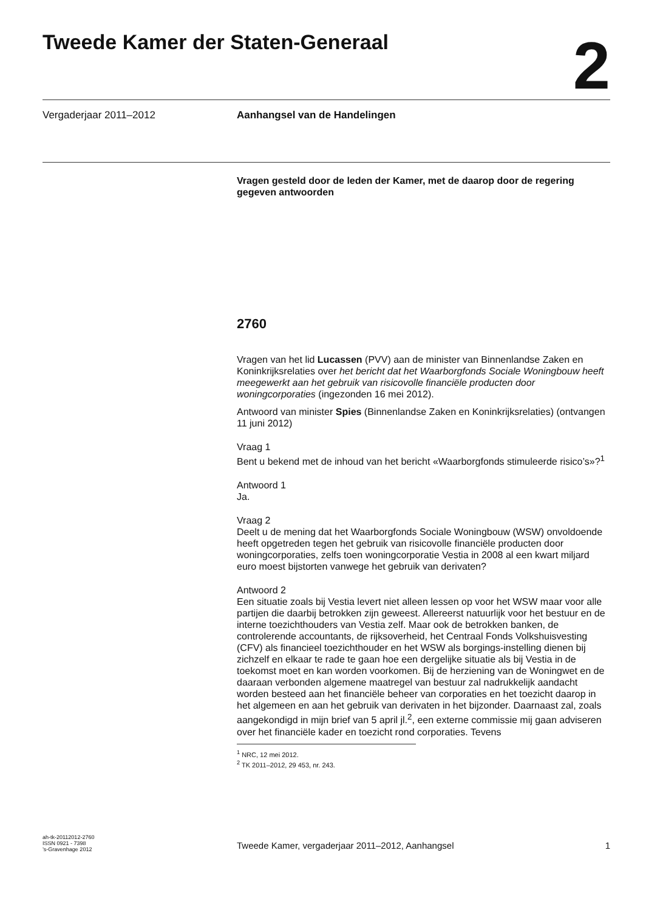Tweede Kamer der Staten-Generaal
2
Vergaderjaar 2011–2012 Aanhangsel van de Handelingen
Vragen gesteld door de leden der Kamer, met de daarop door de regering gegeven antwoorden
2760
Vragen van het lid Lucassen (PVV) aan de minister van Binnenlandse Zaken en Koninkrijksrelaties over het bericht dat het Waarborgfonds Sociale Woningbouw heeft meegewerkt aan het gebruik van risicovolle financiële producten door woningcorporaties (ingezonden 16 mei 2012).
Antwoord van minister Spies (Binnenlandse Zaken en Koninkrijksrelaties) (ontvangen 11 juni 2012)
Vraag 1
Bent u bekend met de inhoud van het bericht «Waarborgfonds stimuleerde risico’s»?<sup>1</sup>
Antwoord 1
Ja.
Vraag 2
Deelt u de mening dat het Waarborgfonds Sociale Woningbouw (WSW) onvoldoende heeft opgetreden tegen het gebruik van risicovolle financiële producten door woningcorporaties, zelfs toen woningcorporatie Vestia in 2008 al een kwart miljard euro moest bijstorten vanwege het gebruik van derivaten?
Antwoord 2
Een situatie zoals bij Vestia levert niet alleen lessen op voor het WSW maar voor alle partijen die daarbij betrokken zijn geweest. Allereerst natuurlijk voor het bestuur en de interne toezichthouders van Vestia zelf. Maar ook de betrokken banken, de controlerende accountants, de rijksoverheid, het Centraal Fonds Volkshuisvesting (CFV) als financieel toezichthouder en het WSW als borgings-instelling dienen bij zichzelf en elkaar te rade te gaan hoe een dergelijke situatie als bij Vestia in de toekomst moet en kan worden voorkomen. Bij de herziening van de Woningwet en de daaraan verbonden algemene maatregel van bestuur zal nadrukkelijk aandacht worden besteed aan het financiële beheer van corporaties en het toezicht daarop in het algemeen en aan het gebruik van derivaten in het bijzonder. Daarnaast zal, zoals aangekondigd in mijn brief van 5 april jl.<sup>2</sup>, een externe commissie mij gaan adviseren over het financiële kader en toezicht rond corporaties. Tevens
<sup>1</sup> NRC, 12 mei 2012.
<sup>2</sup> TK 2011–2012, 29 453, nr. 243.
ah-tk-20112012-2760
ISSN 0921 - 7398
’s-Gravenhage 2012
Tweede Kamer, vergaderjaar 2011–2012, Aanhangsel 1